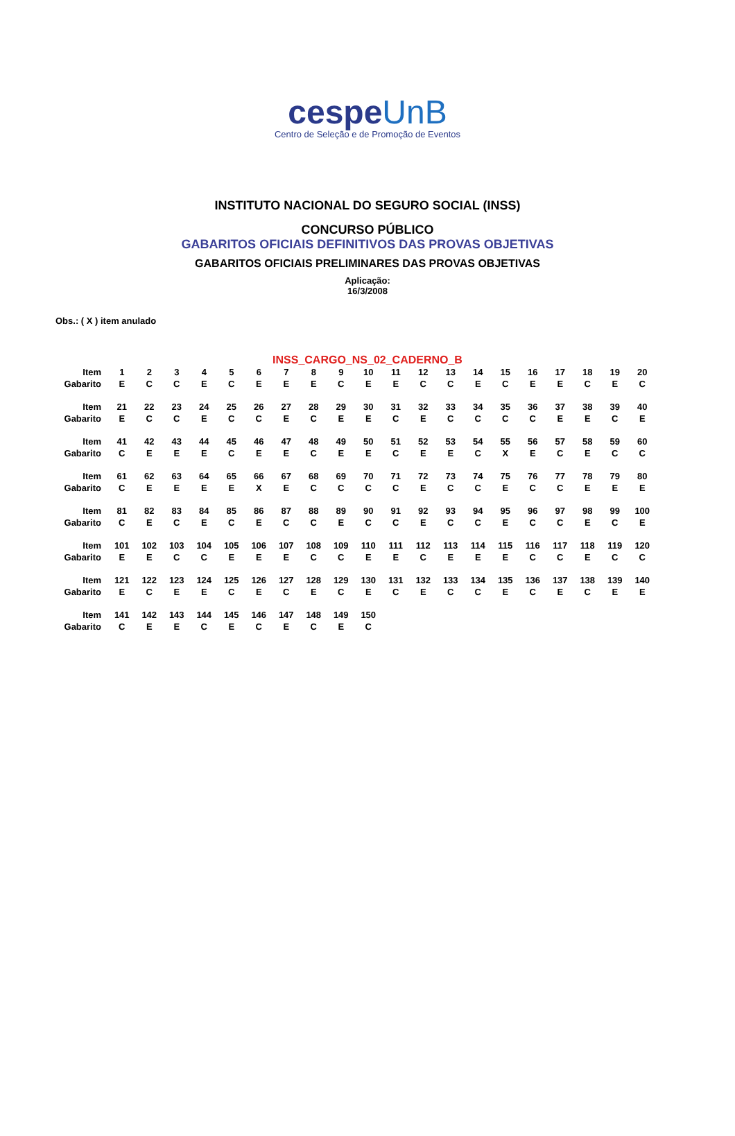cespeUnB
Centro de Seleção e de Promoção de Eventos
INSTITUTO NACIONAL DO SEGURO SOCIAL (INSS)
CONCURSO PÚBLICO
GABARITOS OFICIAIS DEFINITIVOS DAS PROVAS OBJETIVAS
GABARITOS OFICIAIS PRELIMINARES DAS PROVAS OBJETIVAS
Aplicação:
16/3/2008
Obs.: ( X ) item anulado
INSS_CARGO_NS_02_CADERNO_B
| Item | 1 | 2 | 3 | 4 | 5 | 6 | 7 | 8 | 9 | 10 | 11 | 12 | 13 | 14 | 15 | 16 | 17 | 18 | 19 | 20 |
| Gabarito | E | C | C | E | C | E | E | E | C | E | E | C | C | E | C | E | E | C | E | C |
| Item | 21 | 22 | 23 | 24 | 25 | 26 | 27 | 28 | 29 | 30 | 31 | 32 | 33 | 34 | 35 | 36 | 37 | 38 | 39 | 40 |
| Gabarito | E | C | C | E | C | C | E | C | E | E | C | E | C | C | C | C | E | E | C | E |
| Item | 41 | 42 | 43 | 44 | 45 | 46 | 47 | 48 | 49 | 50 | 51 | 52 | 53 | 54 | 55 | 56 | 57 | 58 | 59 | 60 |
| Gabarito | C | E | E | E | C | E | E | C | E | E | C | E | E | C | X | E | C | E | C | C |
| Item | 61 | 62 | 63 | 64 | 65 | 66 | 67 | 68 | 69 | 70 | 71 | 72 | 73 | 74 | 75 | 76 | 77 | 78 | 79 | 80 |
| Gabarito | C | E | E | E | E | X | E | C | C | C | C | E | C | C | E | C | C | E | E | E |
| Item | 81 | 82 | 83 | 84 | 85 | 86 | 87 | 88 | 89 | 90 | 91 | 92 | 93 | 94 | 95 | 96 | 97 | 98 | 99 | 100 |
| Gabarito | C | E | C | E | C | E | C | C | E | C | C | E | C | C | E | C | C | E | C | E |
| Item | 101 | 102 | 103 | 104 | 105 | 106 | 107 | 108 | 109 | 110 | 111 | 112 | 113 | 114 | 115 | 116 | 117 | 118 | 119 | 120 |
| Gabarito | E | E | C | C | E | E | E | C | C | E | E | C | E | E | E | C | C | E | C | C |
| Item | 121 | 122 | 123 | 124 | 125 | 126 | 127 | 128 | 129 | 130 | 131 | 132 | 133 | 134 | 135 | 136 | 137 | 138 | 139 | 140 |
| Gabarito | E | C | E | E | C | E | C | E | C | E | C | E | C | C | E | C | E | C | E | E |
| Item | 141 | 142 | 143 | 144 | 145 | 146 | 147 | 148 | 149 | 150 | | | | | | | | | | |
| Gabarito | C | E | E | C | E | C | E | C | E | C | | | | | | | | | | |